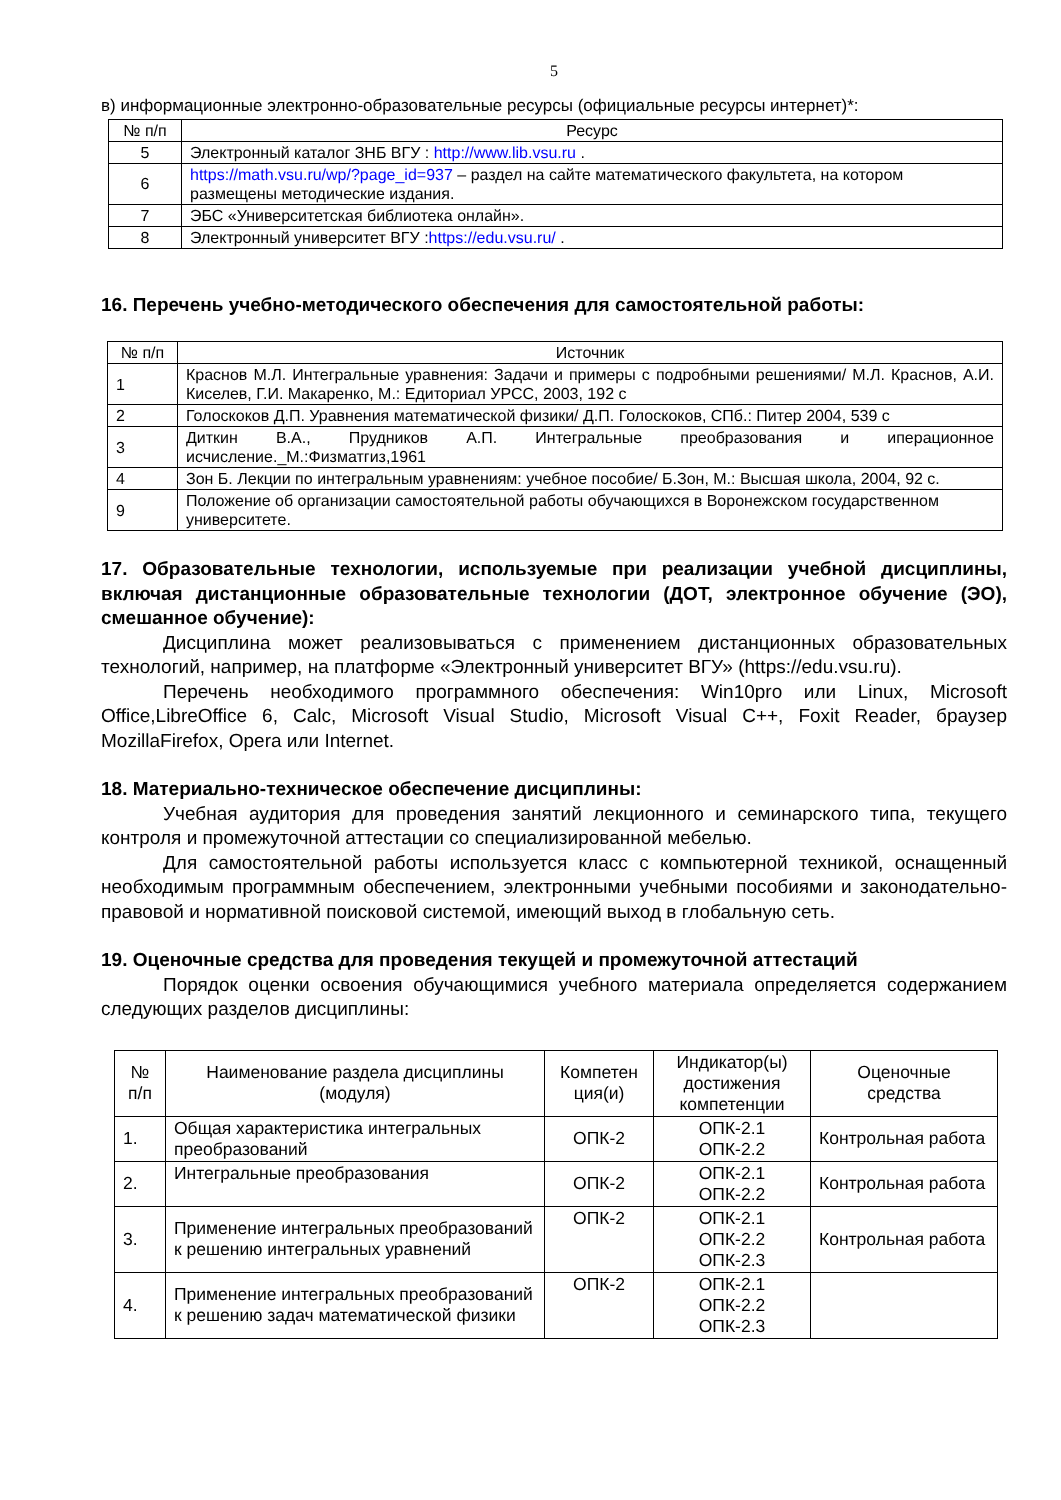5
в) информационные электронно-образовательные ресурсы (официальные ресурсы интернет)*:
| № п/п | Ресурс |
| --- | --- |
| 5 | Электронный каталог ЗНБ ВГУ : http://www.lib.vsu.ru . |
| 6 | https://math.vsu.ru/wp/?page_id=937 – раздел на сайте математического факультета, на котором размещены методические издания. |
| 7 | ЭБС «Университетская библиотека онлайн». |
| 8 | Электронный университет ВГУ : https://edu.vsu.ru/ . |
16. Перечень учебно-методического обеспечения для самостоятельной работы:
| № п/п | Источник |
| --- | --- |
| 1 | Краснов М.Л. Интегральные уравнения: Задачи и примеры с подробными решениями/ М.Л. Краснов, А.И. Киселев, Г.И. Макаренко, М.: Едиториал УРСС, 2003, 192 с |
| 2 | Голоскоков Д.П. Уравнения математической физики/ Д.П. Голоскоков, СПб.: Питер 2004, 539 с |
| 3 | Диткин В.А., Прудников А.П. Интегральные преобразования и иперационное исчисление._М.:Физматгиз,1961 |
| 4 | Зон Б. Лекции по интегральным уравнениям: учебное пособие/ Б.Зон, М.: Высшая школа, 2004, 92 с. |
| 9 | Положение об организации самостоятельной работы обучающихся в Воронежском государственном университете. |
17. Образовательные технологии, используемые при реализации учебной дисциплины, включая дистанционные образовательные технологии (ДОТ, электронное обучение (ЭО), смешанное обучение):
Дисциплина может реализовываться с применением дистанционных образовательных технологий, например, на платформе «Электронный университет ВГУ» (https://edu.vsu.ru).
Перечень необходимого программного обеспечения: Win10pro или Linux, Microsoft Office,LibreOffice 6, Calc, Microsoft Visual Studio, Microsoft Visual C++, Foxit Reader, браузер MozillaFirefox, Opera или Internet.
18. Материально-техническое обеспечение дисциплины:
Учебная аудитория для проведения занятий лекционного и семинарского типа, текущего контроля и промежуточной аттестации со специализированной мебелью.
Для самостоятельной работы используется класс с компьютерной техникой, оснащенный необходимым программным обеспечением, электронными учебными пособиями и законодательно-правовой и нормативной поисковой системой, имеющий выход в глобальную сеть.
19. Оценочные средства для проведения текущей и промежуточной аттестаций
Порядок оценки освоения обучающимися учебного материала определяется содержанием следующих разделов дисциплины:
| № п/п | Наименование раздела дисциплины (модуля) | Компетен ция(и) | Индикатор(ы) достижения компетенции | Оценочные средства |
| --- | --- | --- | --- | --- |
| 1. | Общая характеристика интегральных преобразований | ОПК-2 | ОПК-2.1 ОПК-2.2 | Контрольная работа |
| 2. | Интегральные преобразования | ОПК-2 | ОПК-2.1 ОПК-2.2 | Контрольная работа |
| 3. | Применение интегральных преобразований к решению интегральных уравнений | ОПК-2 | ОПК-2.1 ОПК-2.2 ОПК-2.3 | Контрольная работа |
| 4. | Применение интегральных преобразований к решению задач математической физики | ОПК-2 | ОПК-2.1 ОПК-2.2 ОПК-2.3 | |